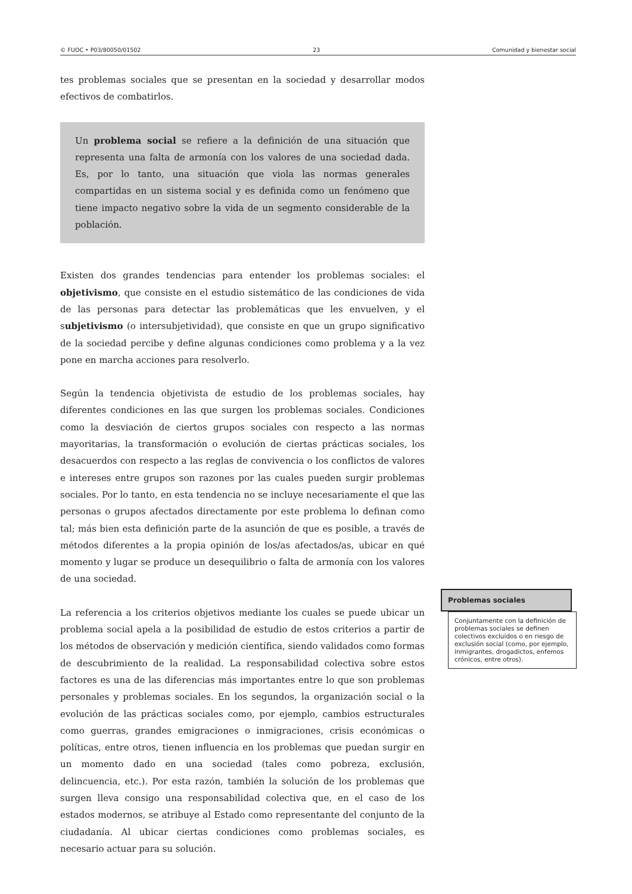© FUOC • P03/80050/01502 23 Comunidad y bienestar social
tes problemas sociales que se presentan en la sociedad y desarrollar modos efectivos de combatirlos.
Un problema social se refiere a la definición de una situación que representa una falta de armonía con los valores de una sociedad dada. Es, por lo tanto, una situación que viola las normas generales compartidas en un sistema social y es definida como un fenómeno que tiene impacto negativo sobre la vida de un segmento considerable de la población.
Existen dos grandes tendencias para entender los problemas sociales: el objetivismo, que consiste en el estudio sistemático de las condiciones de vida de las personas para detectar las problemáticas que les envuelven, y el subjetivismo (o intersubjetividad), que consiste en que un grupo significativo de la sociedad percibe y define algunas condiciones como problema y a la vez pone en marcha acciones para resolverlo.
Según la tendencia objetivista de estudio de los problemas sociales, hay diferentes condiciones en las que surgen los problemas sociales. Condiciones como la desviación de ciertos grupos sociales con respecto a las normas mayoritarias, la transformación o evolución de ciertas prácticas sociales, los desacuerdos con respecto a las reglas de convivencia o los conflictos de valores e intereses entre grupos son razones por las cuales pueden surgir problemas sociales. Por lo tanto, en esta tendencia no se incluye necesariamente el que las personas o grupos afectados directamente por este problema lo definan como tal; más bien esta definición parte de la asunción de que es posible, a través de métodos diferentes a la propia opinión de los/as afectados/as, ubicar en qué momento y lugar se produce un desequilibrio o falta de armonía con los valores de una sociedad.
La referencia a los criterios objetivos mediante los cuales se puede ubicar un problema social apela a la posibilidad de estudio de estos criterios a partir de los métodos de observación y medición científica, siendo validados como formas de descubrimiento de la realidad. La responsabilidad colectiva sobre estos factores es una de las diferencias más importantes entre lo que son problemas personales y problemas sociales. En los segundos, la organización social o la evolución de las prácticas sociales como, por ejemplo, cambios estructurales como guerras, grandes emigraciones o inmigraciones, crisis económicas o políticas, entre otros, tienen influencia en los problemas que puedan surgir en un momento dado en una sociedad (tales como pobreza, exclusión, delincuencia, etc.). Por esta razón, también la solución de los problemas que surgen lleva consigo una responsabilidad colectiva que, en el caso de los estados modernos, se atribuye al Estado como representante del conjunto de la ciudadanía. Al ubicar ciertas condiciones como problemas sociales, es necesario actuar para su solución.
Problemas sociales
Conjuntamente con la definición de problemas sociales se definen colectivos excluidos o en riesgo de exclusión social (como, por ejemplo, inmigrantes, drogadictos, enfemos crónicos, entre otros).